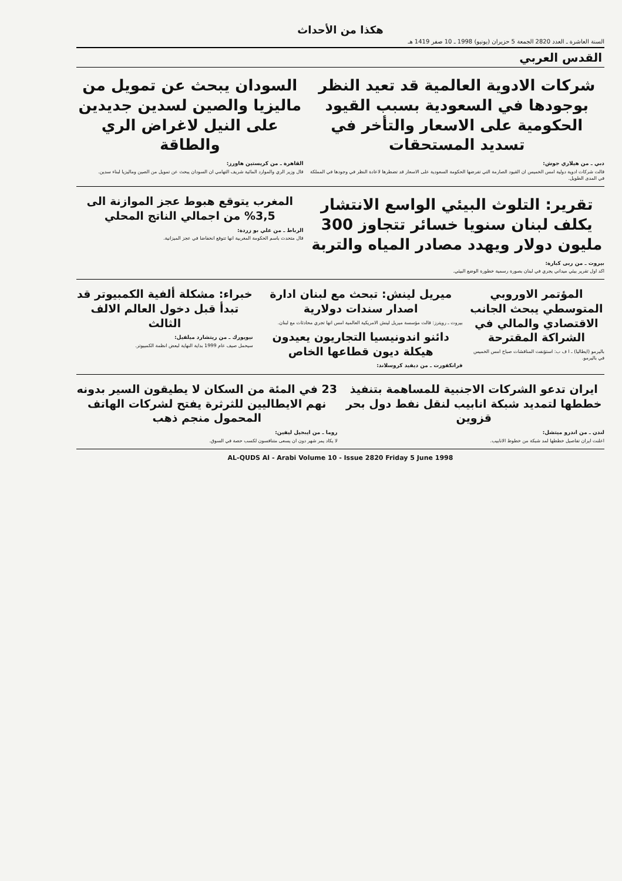هكذا من الأحداث
السنة العاشرة ـ العدد 2820 الجمعة 5 حزيران (يونيو) 1998 ـ 10 صفر 1419 هـ
القدس العربي
شركات الادوية العالمية قد تعيد النظر بوجودها في السعودية بسبب القيود الحكومية على الاسعار والتأخر في تسديد المستحقات
دبي ـ من هيلاري جوش:
قالت شركات ادوية دولية امس الخميس ان القيود الصارمة التي تفرضها الحكومة السعودية على الاسعار قد تضطرها لاعادة النظر في وجودها في المملكة في المدى الطويل.
السودان يبحث عن تمويل من ماليزيا والصين لسدين جديدين على النيل لاغراض الري والطاقة
القاهرة ـ من كريستين هاورز:
قال وزير الري والموارد المائية شريف التهامي ان السودان يبحث عن تمويل من الصين وماليزيا لبناء سدين.
تقرير: التلوث البيئي الواسع الانتشار يكلف لبنان سنويا خسائر تتجاوز 300 مليون دولار ويهدد مصادر المياه والتربة
بيروت ـ من ربى كبارة:
اكد اول تقرير بيئي ميداني يجري في لبنان بصورة رسمية خطورة الوضع البيئي.
المغرب يتوقع هبوط عجز الموازنة الى 3,5% من اجمالي الناتج المحلي
الرباط ـ من علي بو زردة:
قال متحدث باسم الحكومة المغربية انها تتوقع انخفاضا في عجز الميزانية.
المؤتمر الاوروبي المتوسطي يبحث الجانب الاقتصادي والمالي في الشراكة المقترحة
باليرمو (ايطاليا) ـ ا ف ب: استؤنفت المناقشات صباح امس الخميس في باليرمو.
ميريل لينش: تبحث مع لبنان ادارة اصدار سندات دولارية
بيروت ـ رويترز: قالت مؤسسة ميريل لينش الامريكية العالمية امس انها تجري محادثات مع لبنان.
دائنو اندونيسيا التجاريون يعيدون هيكلة ديون قطاعها الخاص
فرانكفورت ـ من ديفيد كروسلاند:
خبراء: مشكلة ألفية الكمبيوتر قد تبدأ قبل دخول العالم الالف الثالث
نيويورك ـ من ريتشارد ميلفيل:
سيحمل صيف عام 1999 بداية النهاية لبعض انظمة الكمبيوتر.
ايران تدعو الشركات الاجنبية للمساهمة بتنفيذ خططها لتمديد شبكة انابيب لنقل نفط دول بحر قزوين
لندن ـ من اندرو ميتشل:
اعلنت ايران تفاصيل خططها لمد شبكة من خطوط الانابيب.
23 في المئة من السكان لا يطيقون السير بدونه
نهم الايطاليين للثرثرة يفتح لشركات الهاتف المحمول منجم ذهب
روما ـ من ايبجيل ليفين:
لا يكاد يمر شهر دون ان يسعى متنافسون لكسب حصة في السوق.
AL-QUDS Al - Arabi Volume 10 - Issue 2820 Friday 5 June 1998